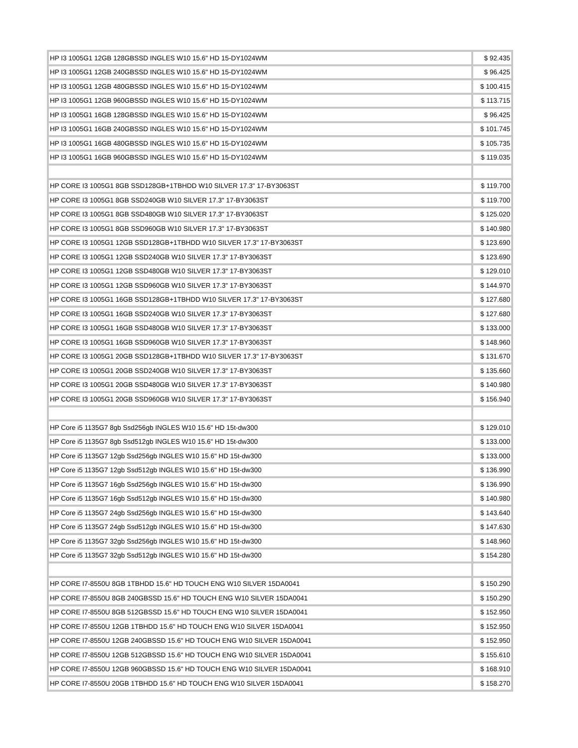| HP I3 1005G1 12GB 128GBSSD INGLES W10 15.6" HD 15-DY1024WM | $ 92.435 |
| HP I3 1005G1 12GB 240GBSSD INGLES W10 15.6" HD 15-DY1024WM | $ 96.425 |
| HP I3 1005G1 12GB 480GBSSD INGLES W10 15.6" HD 15-DY1024WM | $ 100.415 |
| HP I3 1005G1 12GB 960GBSSD INGLES W10 15.6" HD 15-DY1024WM | $ 113.715 |
| HP I3 1005G1 16GB 128GBSSD INGLES W10 15.6" HD 15-DY1024WM | $ 96.425 |
| HP I3 1005G1 16GB 240GBSSD INGLES W10 15.6" HD 15-DY1024WM | $ 101.745 |
| HP I3 1005G1 16GB 480GBSSD INGLES W10 15.6" HD 15-DY1024WM | $ 105.735 |
| HP I3 1005G1 16GB 960GBSSD INGLES W10 15.6" HD 15-DY1024WM | $ 119.035 |
| HP CORE I3 1005G1 8GB SSD128GB+1TBHDD W10 SILVER 17.3" 17-BY3063ST | $ 119.700 |
| HP CORE I3 1005G1 8GB SSD240GB W10 SILVER 17.3" 17-BY3063ST | $ 119.700 |
| HP CORE I3 1005G1 8GB SSD480GB W10 SILVER 17.3" 17-BY3063ST | $ 125.020 |
| HP CORE I3 1005G1 8GB SSD960GB W10 SILVER 17.3" 17-BY3063ST | $ 140.980 |
| HP CORE I3 1005G1 12GB SSD128GB+1TBHDD W10 SILVER 17.3" 17-BY3063ST | $ 123.690 |
| HP CORE I3 1005G1 12GB SSD240GB W10 SILVER 17.3" 17-BY3063ST | $ 123.690 |
| HP CORE I3 1005G1 12GB SSD480GB W10 SILVER 17.3" 17-BY3063ST | $ 129.010 |
| HP CORE I3 1005G1 12GB SSD960GB W10 SILVER 17.3" 17-BY3063ST | $ 144.970 |
| HP CORE I3 1005G1 16GB SSD128GB+1TBHDD W10 SILVER 17.3" 17-BY3063ST | $ 127.680 |
| HP CORE I3 1005G1 16GB SSD240GB W10 SILVER 17.3" 17-BY3063ST | $ 127.680 |
| HP CORE I3 1005G1 16GB SSD480GB W10 SILVER 17.3" 17-BY3063ST | $ 133.000 |
| HP CORE I3 1005G1 16GB SSD960GB W10 SILVER 17.3" 17-BY3063ST | $ 148.960 |
| HP CORE I3 1005G1 20GB SSD128GB+1TBHDD W10 SILVER 17.3" 17-BY3063ST | $ 131.670 |
| HP CORE I3 1005G1 20GB SSD240GB W10 SILVER 17.3" 17-BY3063ST | $ 135.660 |
| HP CORE I3 1005G1 20GB SSD480GB W10 SILVER 17.3" 17-BY3063ST | $ 140.980 |
| HP CORE I3 1005G1 20GB SSD960GB W10 SILVER 17.3" 17-BY3063ST | $ 156.940 |
| HP Core i5 1135G7 8gb Ssd256gb INGLES W10 15.6" HD 15t-dw300 | $ 129.010 |
| HP Core i5 1135G7 8gb Ssd512gb INGLES W10 15.6" HD 15t-dw300 | $ 133.000 |
| HP Core i5 1135G7 12gb Ssd256gb INGLES W10 15.6" HD 15t-dw300 | $ 133.000 |
| HP Core i5 1135G7 12gb Ssd512gb INGLES W10 15.6" HD 15t-dw300 | $ 136.990 |
| HP Core i5 1135G7 16gb Ssd256gb INGLES W10 15.6" HD 15t-dw300 | $ 136.990 |
| HP Core i5 1135G7 16gb Ssd512gb INGLES W10 15.6" HD 15t-dw300 | $ 140.980 |
| HP Core i5 1135G7 24gb Ssd256gb INGLES W10 15.6" HD 15t-dw300 | $ 143.640 |
| HP Core i5 1135G7 24gb Ssd512gb INGLES W10 15.6" HD 15t-dw300 | $ 147.630 |
| HP Core i5 1135G7 32gb Ssd256gb INGLES W10 15.6" HD 15t-dw300 | $ 148.960 |
| HP Core i5 1135G7 32gb Ssd512gb INGLES W10 15.6" HD 15t-dw300 | $ 154.280 |
| HP CORE I7-8550U 8GB 1TBHDD 15.6" HD TOUCH ENG W10 SILVER 15DA0041 | $ 150.290 |
| HP CORE I7-8550U 8GB 240GBSSD 15.6" HD TOUCH ENG W10 SILVER 15DA0041 | $ 150.290 |
| HP CORE I7-8550U 8GB 512GBSSD 15.6" HD TOUCH ENG W10 SILVER 15DA0041 | $ 152.950 |
| HP CORE I7-8550U 12GB 1TBHDD 15.6" HD TOUCH ENG W10 SILVER 15DA0041 | $ 152.950 |
| HP CORE I7-8550U 12GB 240GBSSD 15.6" HD TOUCH ENG W10 SILVER 15DA0041 | $ 152.950 |
| HP CORE I7-8550U 12GB 512GBSSD 15.6" HD TOUCH ENG W10 SILVER 15DA0041 | $ 155.610 |
| HP CORE I7-8550U 12GB 960GBSSD 15.6" HD TOUCH ENG W10 SILVER 15DA0041 | $ 168.910 |
| HP CORE I7-8550U 20GB 1TBHDD 15.6" HD TOUCH ENG W10 SILVER 15DA0041 | $ 158.270 |